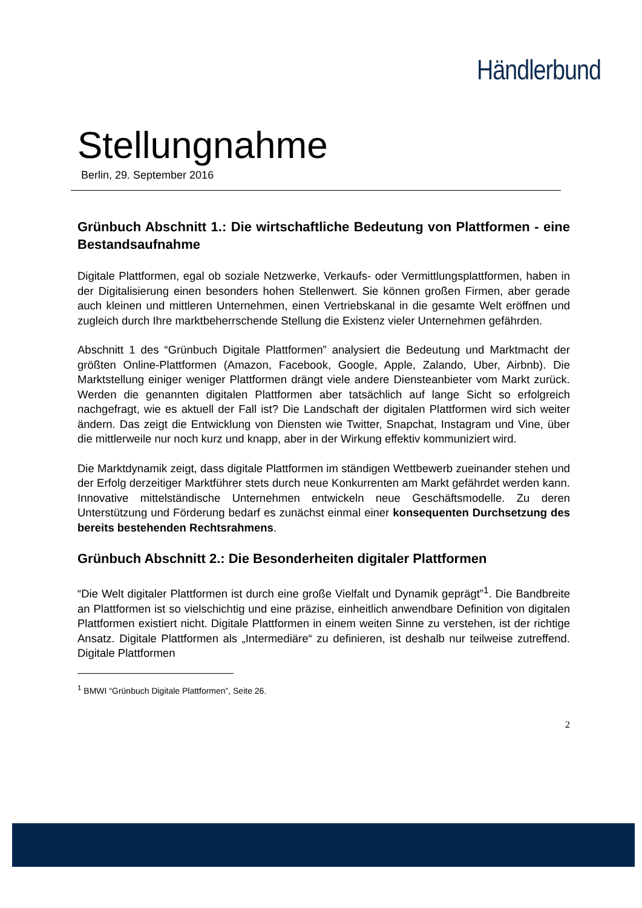Händlerbund
Stellungnahme
Berlin, 29. September 2016
Grünbuch Abschnitt 1.: Die wirtschaftliche Bedeutung von Plattformen - eine Bestandsaufnahme
Digitale Plattformen, egal ob soziale Netzwerke, Verkaufs- oder Vermittlungsplattformen, haben in der Digitalisierung einen besonders hohen Stellenwert. Sie können großen Firmen, aber gerade auch kleinen und mittleren Unternehmen, einen Vertriebskanal in die gesamte Welt eröffnen und zugleich durch Ihre marktbeherrschende Stellung die Existenz vieler Unternehmen gefährden.
Abschnitt 1 des “Grünbuch Digitale Plattformen” analysiert die Bedeutung und Marktmacht der größten Online-Plattformen (Amazon, Facebook, Google, Apple, Zalando, Uber, Airbnb). Die Marktstellung einiger weniger Plattformen drängt viele andere Diensteanbieter vom Markt zurück. Werden die genannten digitalen Plattformen aber tatsächlich auf lange Sicht so erfolgreich nachgefragt, wie es aktuell der Fall ist? Die Landschaft der digitalen Plattformen wird sich weiter ändern. Das zeigt die Entwicklung von Diensten wie Twitter, Snapchat, Instagram und Vine, über die mittlerweile nur noch kurz und knapp, aber in der Wirkung effektiv kommuniziert wird.
Die Marktdynamik zeigt, dass digitale Plattformen im ständigen Wettbewerb zueinander stehen und der Erfolg derzeitiger Marktführer stets durch neue Konkurrenten am Markt gefährdet werden kann. Innovative mittelständische Unternehmen entwickeln neue Geschäftsmodelle. Zu deren Unterstützung und Förderung bedarf es zunächst einmal einer konsequenten Durchsetzung des bereits bestehenden Rechtsrahmens.
Grünbuch Abschnitt 2.: Die Besonderheiten digitaler Plattformen
“Die Welt digitaler Plattformen ist durch eine große Vielfalt und Dynamik geprägt”<sup>1</sup>. Die Bandbreite an Plattformen ist so vielschichtig und eine präzise, einheitlich anwendbare Definition von digitalen Plattformen existiert nicht. Digitale Plattformen in einem weiten Sinne zu verstehen, ist der richtige Ansatz. Digitale Plattformen als „Intermediäre“ zu definieren, ist deshalb nur teilweise zutreffend. Digitale Plattformen
<sup>1</sup> BMWI “Grünbuch Digitale Plattformen”, Seite 26.
2